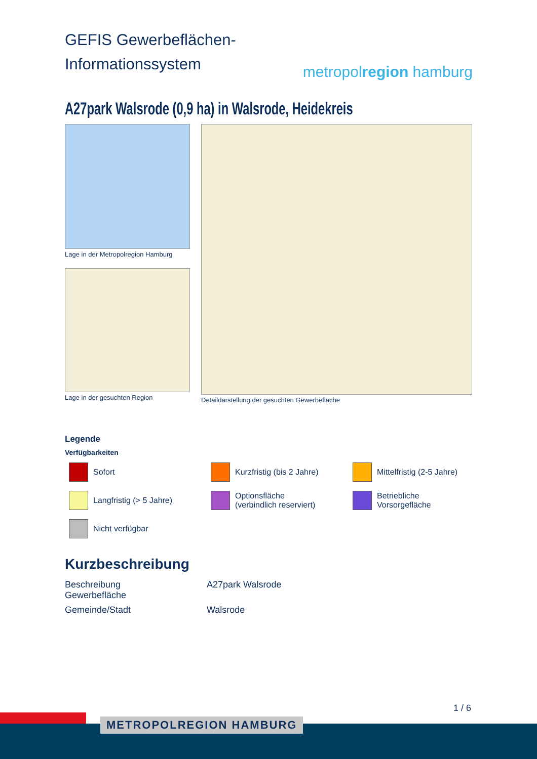GEFIS Gewerbeflächen-
Informationssystem
metropolregion hamburg
A27park Walsrode (0,9 ha) in Walsrode, Heidekreis
Lage in der Metropolregion Hamburg
Lage in der gesuchten Region
Detaildarstellung der gesuchten Gewerbefläche
Legende
Verfügbarkeiten
Sofort
Kurzfristig (bis 2 Jahre)
Mittelfristig (2-5 Jahre)
Langfristig (> 5 Jahre)
Optionsfläche
(verbindlich reserviert)
Betriebliche
Vorsorgefläche
Nicht verfügbar
Kurzbeschreibung
| Beschreibung Gewerbefläche | A27park Walsrode |
| Gemeinde/Stadt | Walsrode |
1 / 6
METROPOLREGION HAMBURG